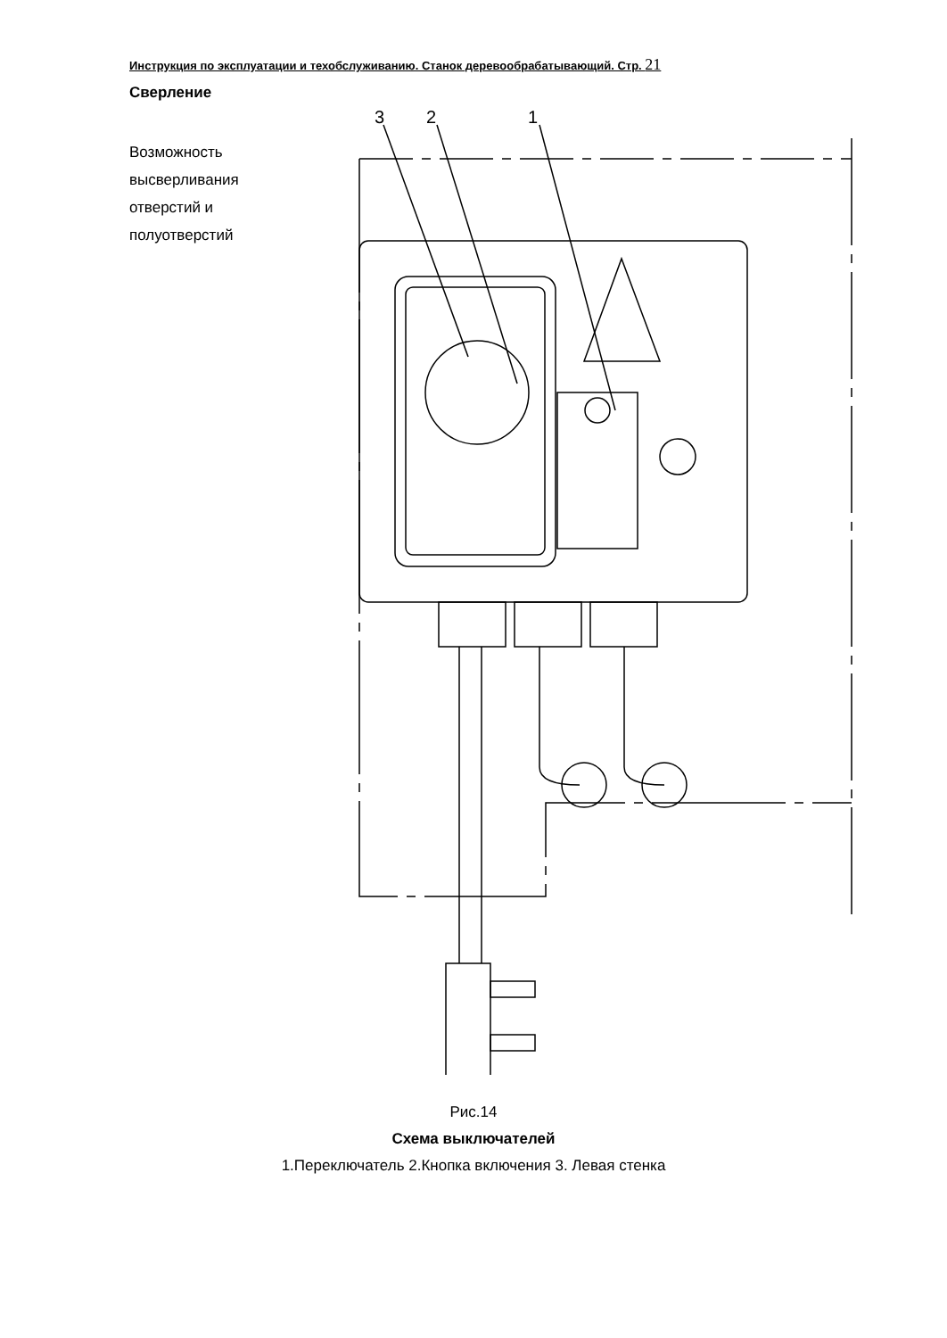Инструкция по эксплуатации и техобслуживанию. Станок деревообрабатывающий. Стр. 21
Сверление
Возможность
высверливания
отверстий и
полуотверстий
3
2
1
Рис.14
Схема выключателей
1.Переключатель 2.Кнопка включения 3. Левая стенка